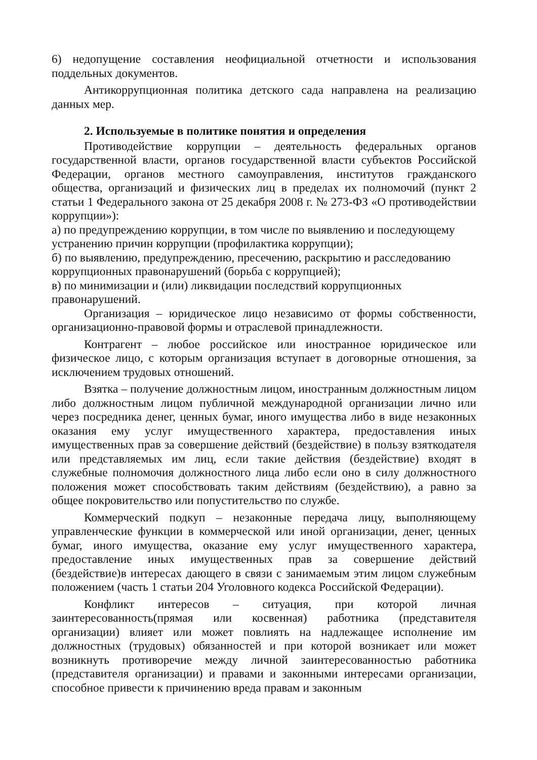6) недопущение составления неофициальной отчетности и использования поддельных документов.
Антикоррупционная политика детского сада направлена на реализацию данных мер.
2. Используемые в политике понятия и определения
Противодействие коррупции – деятельность федеральных органов государственной власти, органов государственной власти субъектов Российской Федерации, органов местного самоуправления, институтов гражданского общества, организаций и физических лиц в пределах их полномочий (пункт 2 статьи 1 Федерального закона от 25 декабря 2008 г. № 273-ФЗ «О противодействии коррупции»):
а) по предупреждению коррупции, в том числе по выявлению и последующему устранению причин коррупции (профилактика коррупции);
б) по выявлению, предупреждению, пресечению, раскрытию и расследованию коррупционных правонарушений (борьба с коррупцией);
в) по минимизации и (или) ликвидации последствий коррупционных правонарушений.
Организация – юридическое лицо независимо от формы собственности, организационно-правовой формы и отраслевой принадлежности.
Контрагент – любое российское или иностранное юридическое или физическое лицо, с которым организация вступает в договорные отношения, за исключением трудовых отношений.
Взятка – получение должностным лицом, иностранным должностным лицом либо должностным лицом публичной международной организации лично или через посредника денег, ценных бумаг, иного имущества либо в виде незаконных оказания ему услуг имущественного характера, предоставления иных имущественных прав за совершение действий (бездействие) в пользу взяткодателя или представляемых им лиц, если такие действия (бездействие) входят в служебные полномочия должностного лица либо если оно в силу должностного положения может способствовать таким действиям (бездействию), а равно за общее покровительство или попустительство по службе.
Коммерческий подкуп – незаконные передача лицу, выполняющему управленческие функции в коммерческой или иной организации, денег, ценных бумаг, иного имущества, оказание ему услуг имущественного характера, предоставление иных имущественных прав за совершение действий (бездействие)в интересах дающего в связи с занимаемым этим лицом служебным положением (часть 1 статьи 204 Уголовного кодекса Российской Федерации).
Конфликт интересов – ситуация, при которой личная заинтересованность(прямая или косвенная) работника (представителя организации) влияет или может повлиять на надлежащее исполнение им должностных (трудовых) обязанностей и при которой возникает или может возникнуть противоречие между личной заинтересованностью работника (представителя организации) и правами и законными интересами организации, способное привести к причинению вреда правам и законным